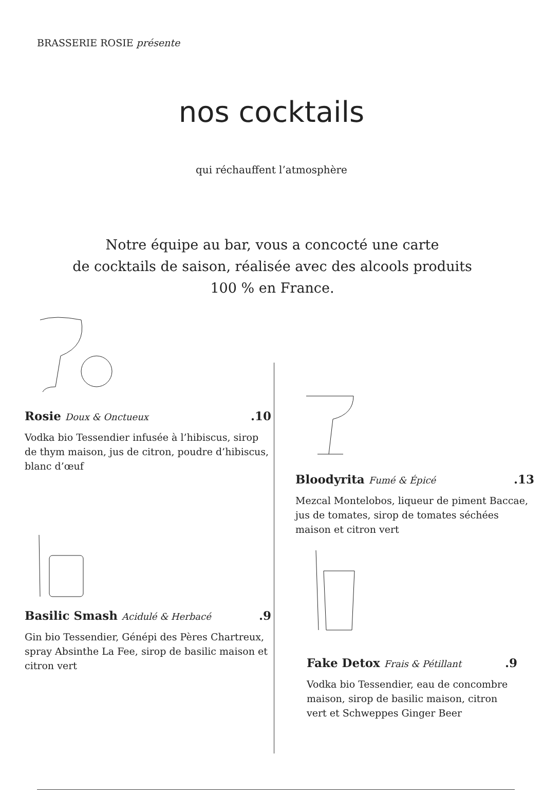BRASSERIE ROSIE présente
nos cocktails
qui réchauffent l’atmosphère
Notre équipe au bar, vous a concocté une carte
de cocktails de saison, réalisée avec des alcools produits
100 % en France.
Rosie Doux & Onctueux.10
Vodka bio Tessendier infusée à l’hibiscus, sirop de thym maison, jus de citron, poudre d’hibiscus, blanc d’œuf
Bloodyrita Fumé & Épicé.13
Mezcal Montelobos, liqueur de piment Baccae, jus de tomates, sirop de tomates séchées maison et citron vert
Basilic Smash Acidulé & Herbacé.9
Gin bio Tessendier, Génépi des Pères Chartreux, spray Absinthe La Fee, sirop de basilic maison et citron vert
Fake Detox Frais & Pétillant.9
Vodka bio Tessendier, eau de concombre maison, sirop de basilic maison, citron vert et Schweppes Ginger Beer